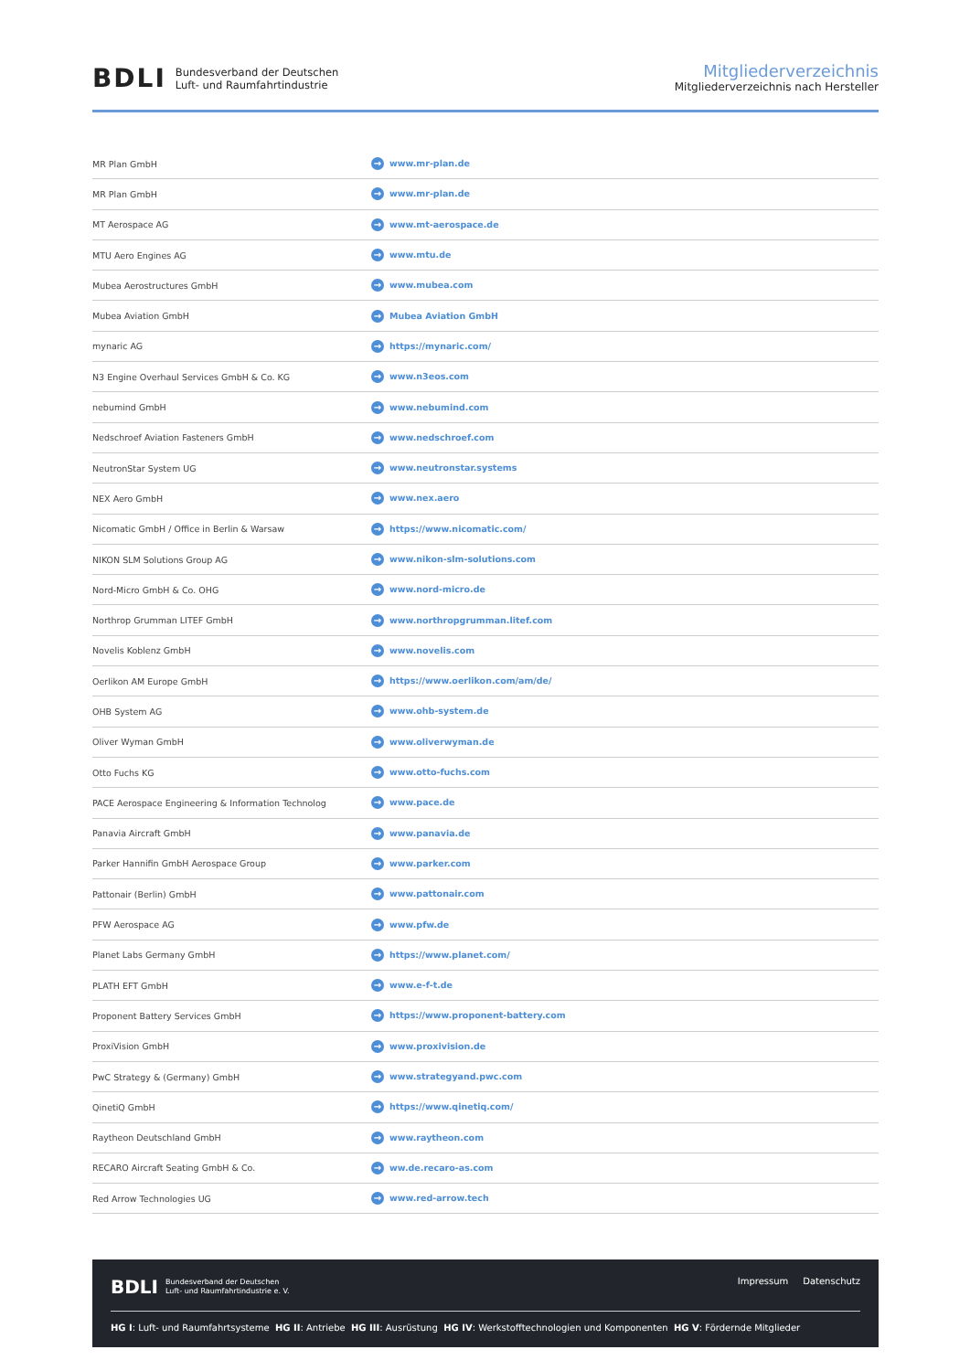BDLI Bundesverband der Deutschen
Luft- und Raumfahrtindustrie
Mitgliederverzeichnis
Mitgliederverzeichnis nach Hersteller
| MR Plan GmbH | → www.mr-plan.de |
| MR Plan GmbH | → www.mr-plan.de |
| MT Aerospace AG | → www.mt-aerospace.de |
| MTU Aero Engines AG | → www.mtu.de |
| Mubea Aerostructures GmbH | → www.mubea.com |
| Mubea Aviation GmbH | → Mubea Aviation GmbH |
| mynaric AG | → https://mynaric.com/ |
| N3 Engine Overhaul Services GmbH & Co. KG | → www.n3eos.com |
| nebumind GmbH | → www.nebumind.com |
| Nedschroef Aviation Fasteners GmbH | → www.nedschroef.com |
| NeutronStar System UG | → www.neutronstar.systems |
| NEX Aero GmbH | → www.nex.aero |
| Nicomatic GmbH / Office in Berlin & Warsaw | → https://www.nicomatic.com/ |
| NIKON SLM Solutions Group AG | → www.nikon-slm-solutions.com |
| Nord-Micro GmbH & Co. OHG | → www.nord-micro.de |
| Northrop Grumman LITEF GmbH | → www.northropgrumman.litef.com |
| Novelis Koblenz GmbH | → www.novelis.com |
| Oerlikon AM Europe GmbH | → https://www.oerlikon.com/am/de/ |
| OHB System AG | → www.ohb-system.de |
| Oliver Wyman GmbH | → www.oliverwyman.de |
| Otto Fuchs KG | → www.otto-fuchs.com |
| PACE Aerospace Engineering & Information Technolog | → www.pace.de |
| Panavia Aircraft GmbH | → www.panavia.de |
| Parker Hannifin GmbH Aerospace Group | → www.parker.com |
| Pattonair (Berlin) GmbH | → www.pattonair.com |
| PFW Aerospace AG | → www.pfw.de |
| Planet Labs Germany GmbH | → https://www.planet.com/ |
| PLATH EFT GmbH | → www.e-f-t.de |
| Proponent Battery Services GmbH | → https://www.proponent-battery.com |
| ProxiVision GmbH | → www.proxivision.de |
| PwC Strategy & (Germany) GmbH | → www.strategyand.pwc.com |
| QinetiQ GmbH | → https://www.qinetiq.com/ |
| Raytheon Deutschland GmbH | → www.raytheon.com |
| RECARO Aircraft Seating GmbH & Co. | → ww.de.recaro-as.com |
| Red Arrow Technologies UG | → www.red-arrow.tech |
BDLI Bundesverband der Deutschen
Luft- und Raumfahrtindustrie e. V.
Impressum Datenschutz
HG I: Luft- und Raumfahrtsysteme HG II: Antriebe HG III: Ausrüstung HG IV: Werkstofftechnologien und Komponenten HG V: Fördernde Mitglieder